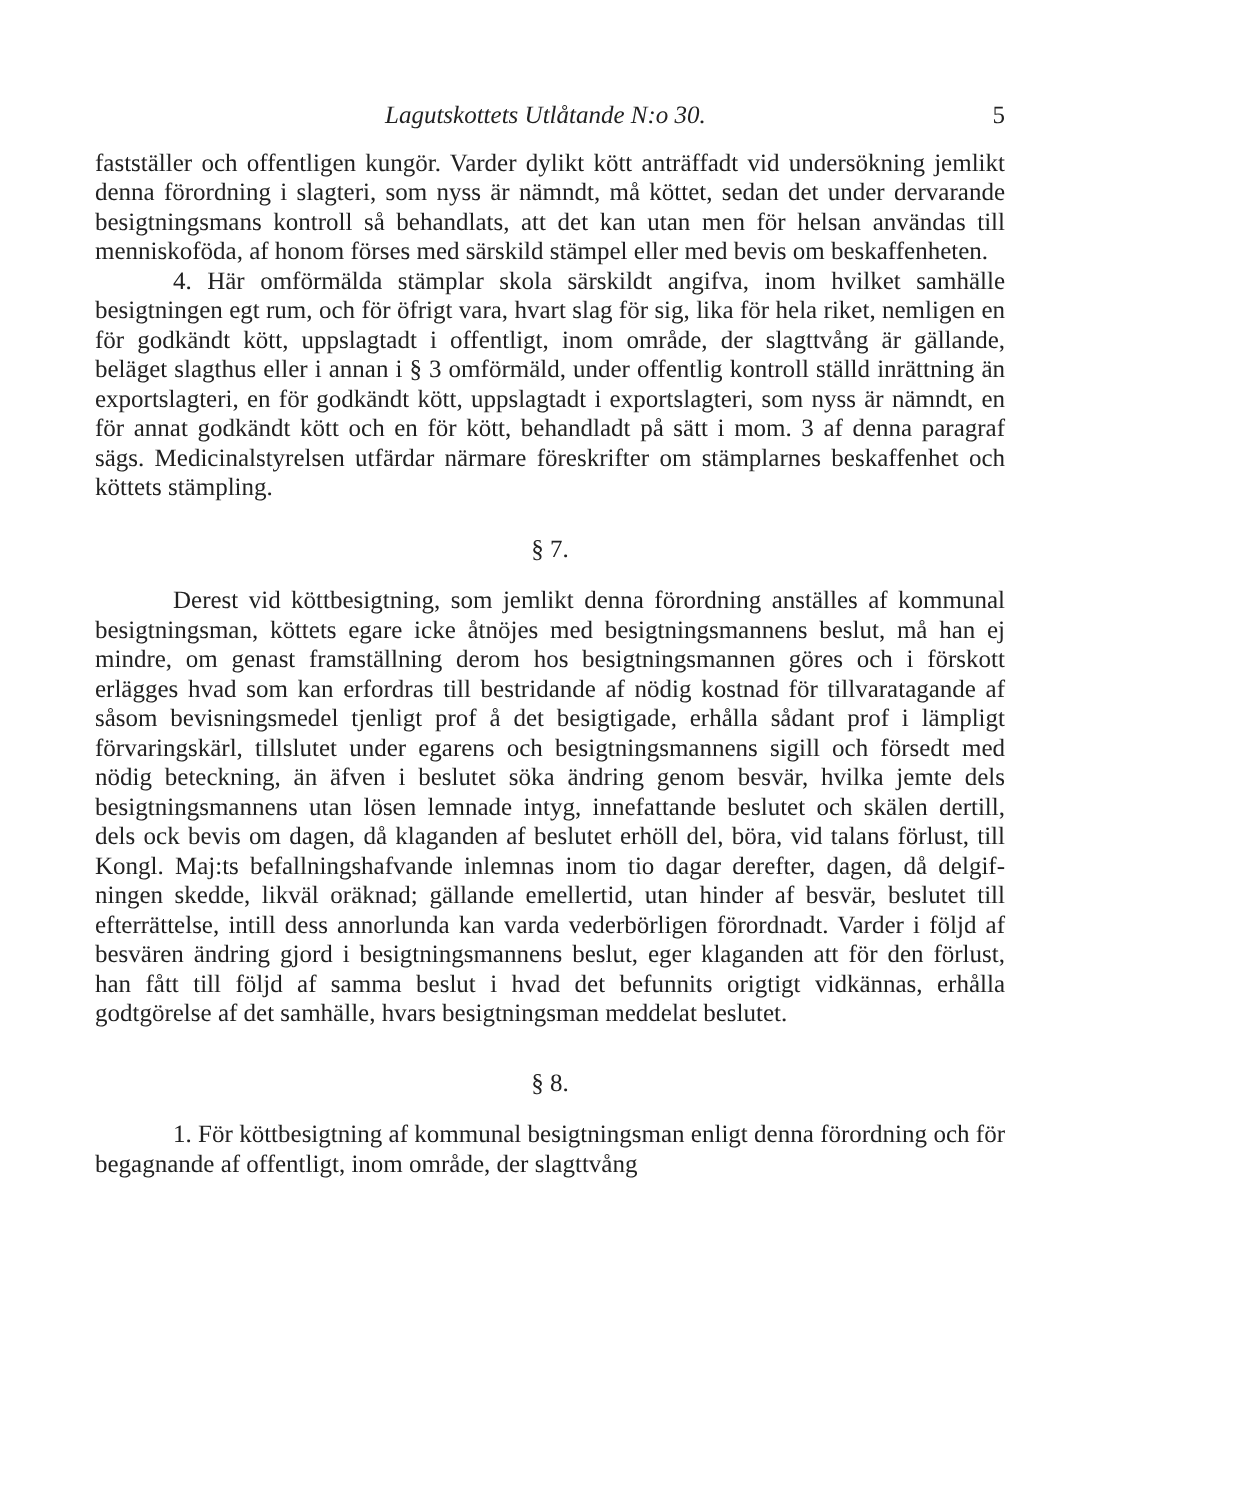Lagutskottets Utlåtande N:o 30. 5
fastställer och offentligen kungör. Varder dylikt kött anträffadt vid undersökning jemlikt denna förordning i slagteri, som nyss är nämndt, må köttet, sedan det under dervarande besigtningsmans kontroll så behandlats, att det kan utan men för helsan användas till menniskoföda, af honom förses med särskild stämpel eller med bevis om beskaffenheten.
4. Här omförmälda stämplar skola särskildt angifva, inom hvilket samhälle besigtningen egt rum, och för öfrigt vara, hvart slag för sig, lika för hela riket, nemligen en för godkändt kött, uppslagtadt i offentligt, inom område, der slagttvång är gällande, beläget slagthus eller i annan i § 3 omförmäld, under offentlig kontroll ställd inrättning än exportslagteri, en för godkändt kött, uppslagtadt i exportslagteri, som nyss är nämndt, en för annat godkändt kött och en för kött, behandladt på sätt i mom. 3 af denna paragraf sägs. Medicinalstyrelsen utfärdar närmare föreskrifter om stämplarnes beskaffenhet och köttets stämpling.
§ 7.
Derest vid köttbesigtning, som jemlikt denna förordning anställes af kommunal besigtningsman, köttets egare icke åtnöjes med besigtningsmannens beslut, må han ej mindre, om genast framställning derom hos besigtningsmannen göres och i förskott erlägges hvad som kan erfordras till bestridande af nödig kostnad för tillvaratagande af såsom bevisningsmedel tjenligt prof å det besigtigade, erhålla sådant prof i lämpligt förvaringskärl, tillslutet under egarens och besigtningsmannens sigill och försedt med nödig beteckning, än äfven i beslutet söka ändring genom besvär, hvilka jemte dels besigtningsmannens utan lösen lemnade intyg, innefattande beslutet och skälen dertill, dels ock bevis om dagen, då kla­ganden af beslutet erhöll del, böra, vid talans förlust, till Kongl. Maj:ts befallningshafvande inlemnas inom tio dagar derefter, dagen, då delgif­ningen skedde, likväl oräknad; gällande emellertid, utan hinder af besvär, beslutet till efterrättelse, intill dess annorlunda kan varda vederbörligen förordnadt. Varder i följd af besvären ändring gjord i besigtningsmannens beslut, eger klaganden att för den förlust, han fått till följd af samma beslut i hvad det befunnits origtigt vidkännas, erhålla godtgörelse af det samhälle, hvars besigtningsman meddelat beslutet.
§ 8.
1. För köttbesigtning af kommunal besigtningsman enligt denna förordning och för begagnande af offentligt, inom område, der slagttvång